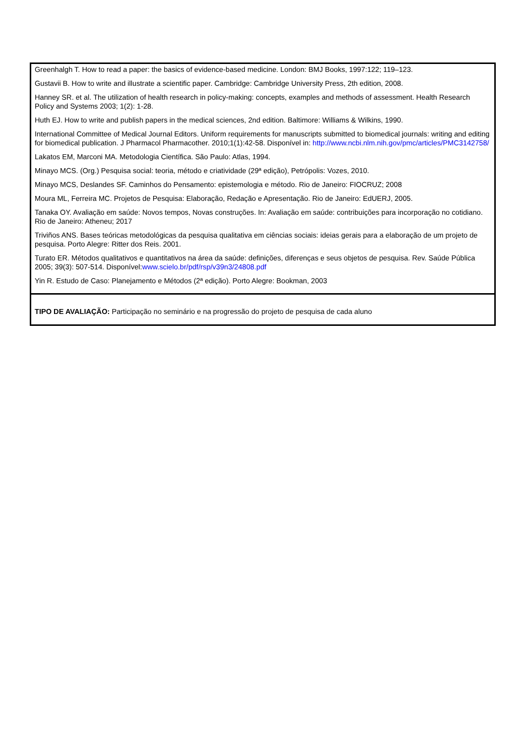| Greenhalgh T. How to read a paper: the basics of evidence-based medicine. London: BMJ Books, 1997:122; 119–123. Gustavii B. How to write and illustrate a scientific paper. Cambridge: Cambridge University Press, 2th edition, 2008. Hanney SR. et al. The utilization of health research in policy-making: concepts, examples and methods of assessment. Health Research Policy and Systems 2003; 1(2): 1-28. Huth EJ. How to write and publish papers in the medical sciences, 2nd edition. Baltimore: Williams & Wilkins, 1990. International Committee of Medical Journal Editors. Uniform requirements for manuscripts submitted to biomedical journals: writing and editing for biomedical publication. J Pharmacol Pharmacother. 2010;1(1):42-58. Disponível in: http://www.ncbi.nlm.nih.gov/pmc/articles/PMC3142758/ Lakatos EM, Marconi MA. Metodologia Científica. São Paulo: Atlas, 1994. Minayo MCS. (Org.) Pesquisa social: teoria, método e criatividade (29ª edição), Petrópolis: Vozes, 2010. Minayo MCS, Deslandes SF. Caminhos do Pensamento: epistemologia e método. Rio de Janeiro: FIOCRUZ; 2008 Moura ML, Ferreira MC. Projetos de Pesquisa: Elaboração, Redação e Apresentação. Rio de Janeiro: EdUERJ, 2005. Tanaka OY. Avaliação em saúde: Novos tempos, Novas construções. In: Avaliação em saúde: contribuições para incorporação no cotidiano. Rio de Janeiro: Atheneu; 2017 Triviños ANS. Bases teóricas metodológicas da pesquisa qualitativa em ciências sociais: ideias gerais para a elaboração de um projeto de pesquisa. Porto Alegre: Ritter dos Reis. 2001. Turato ER. Métodos qualitativos e quantitativos na área da saúde: definições, diferenças e seus objetos de pesquisa. Rev. Saúde Pública 2005; 39(3): 507-514. Disponível: www.scielo.br/pdf/rsp/v39n3/24808.pdf Yin R. Estudo de Caso: Planejamento e Métodos (2ª edição). Porto Alegre: Bookman, 2003 |
| TIPO DE AVALIAÇÃO: Participação no seminário e na progressão do projeto de pesquisa de cada aluno |